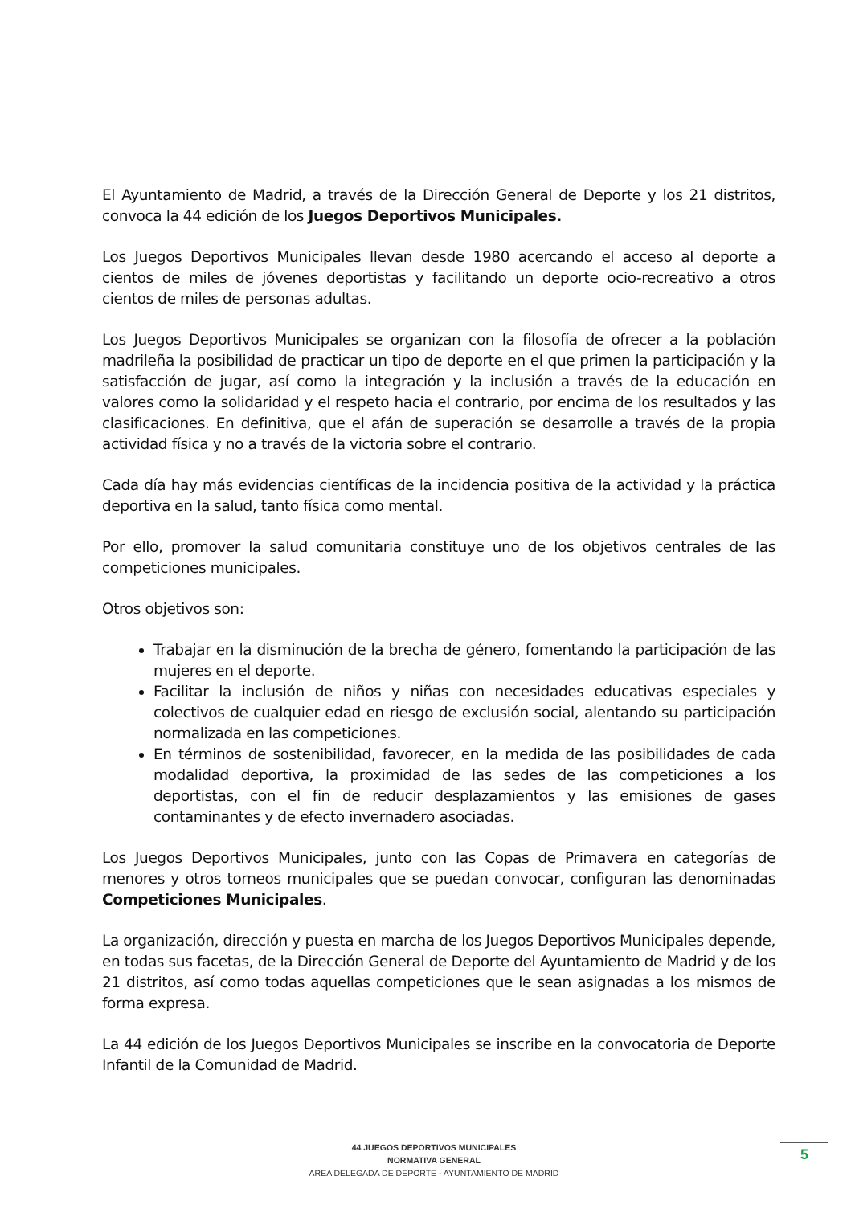El Ayuntamiento de Madrid, a través de la Dirección General de Deporte y los 21 distritos, convoca la 44 edición de los Juegos Deportivos Municipales.
Los Juegos Deportivos Municipales llevan desde 1980 acercando el acceso al deporte a cientos de miles de jóvenes deportistas y facilitando un deporte ocio-recreativo a otros cientos de miles de personas adultas.
Los Juegos Deportivos Municipales se organizan con la filosofía de ofrecer a la población madrileña la posibilidad de practicar un tipo de deporte en el que primen la participación y la satisfacción de jugar, así como la integración y la inclusión a través de la educación en valores como la solidaridad y el respeto hacia el contrario, por encima de los resultados y las clasificaciones. En definitiva, que el afán de superación se desarrolle a través de la propia actividad física y no a través de la victoria sobre el contrario.
Cada día hay más evidencias científicas de la incidencia positiva de la actividad y la práctica deportiva en la salud, tanto física como mental.
Por ello, promover la salud comunitaria constituye uno de los objetivos centrales de las competiciones municipales.
Otros objetivos son:
Trabajar en la disminución de la brecha de género, fomentando la participación de las mujeres en el deporte.
Facilitar la inclusión de niños y niñas con necesidades educativas especiales y colectivos de cualquier edad en riesgo de exclusión social, alentando su participación normalizada en las competiciones.
En términos de sostenibilidad, favorecer, en la medida de las posibilidades de cada modalidad deportiva, la proximidad de las sedes de las competiciones a los deportistas, con el fin de reducir desplazamientos y las emisiones de gases contaminantes y de efecto invernadero asociadas.
Los Juegos Deportivos Municipales, junto con las Copas de Primavera en categorías de menores y otros torneos municipales que se puedan convocar, configuran las denominadas Competiciones Municipales.
La organización, dirección y puesta en marcha de los Juegos Deportivos Municipales depende, en todas sus facetas, de la Dirección General de Deporte del Ayuntamiento de Madrid y de los 21 distritos, así como todas aquellas competiciones que le sean asignadas a los mismos de forma expresa.
La 44 edición de los Juegos Deportivos Municipales se inscribe en la convocatoria de Deporte Infantil de la Comunidad de Madrid.
44 JUEGOS DEPORTIVOS MUNICIPALES
NORMATIVA GENERAL
AREA DELEGADA DE DEPORTE - AYUNTAMIENTO DE MADRID
5